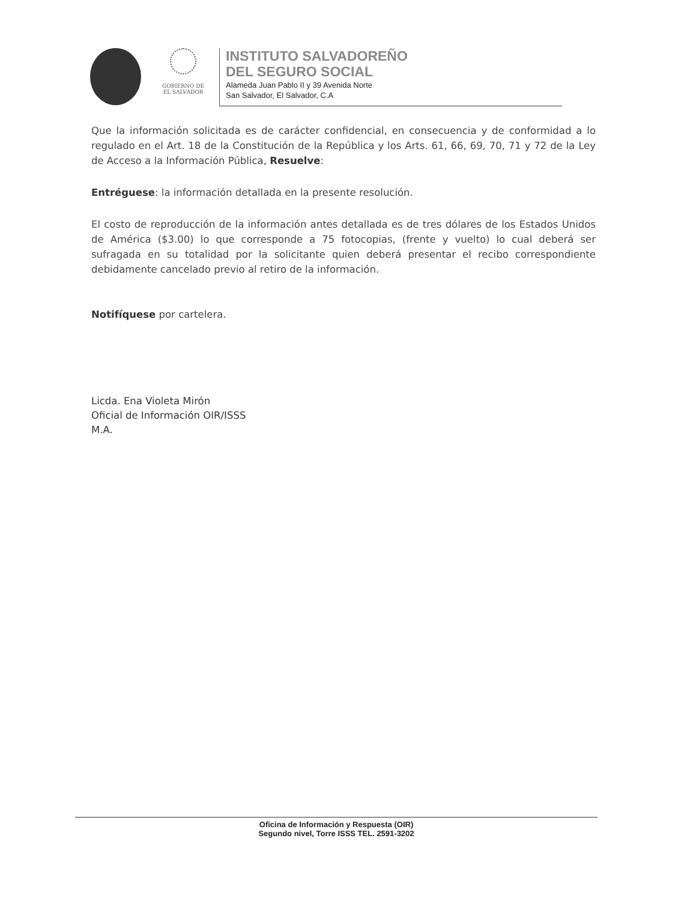GOBIERNO DE
EL SALVADOR
INSTITUTO SALVADOREÑO
DEL SEGURO SOCIAL
Alameda Juan Pablo II y 39 Avenida Norte
San Salvador, El Salvador, C.A
Que la información solicitada es de carácter confidencial, en consecuencia y de conformidad a lo regulado en el Art. 18 de la Constitución de la República y los Arts. 61, 66, 69, 70, 71 y 72 de la Ley de Acceso a la Información Pública, Resuelve:
Entréguese: la información detallada en la presente resolución.
El costo de reproducción de la información antes detallada es de tres dólares de los Estados Unidos de América ($3.00) lo que corresponde a 75 fotocopias, (frente y vuelto) lo cual deberá ser sufragada en su totalidad por la solicitante quien deberá presentar el recibo correspondiente debidamente cancelado previo al retiro de la información.
Notifíquese por cartelera.
Licda. Ena Violeta Mirón
Oficial de Información OIR/ISSS
M.A.
Oficina de Información y Respuesta (OIR)
Segundo nivel, Torre ISSS TEL. 2591-3202